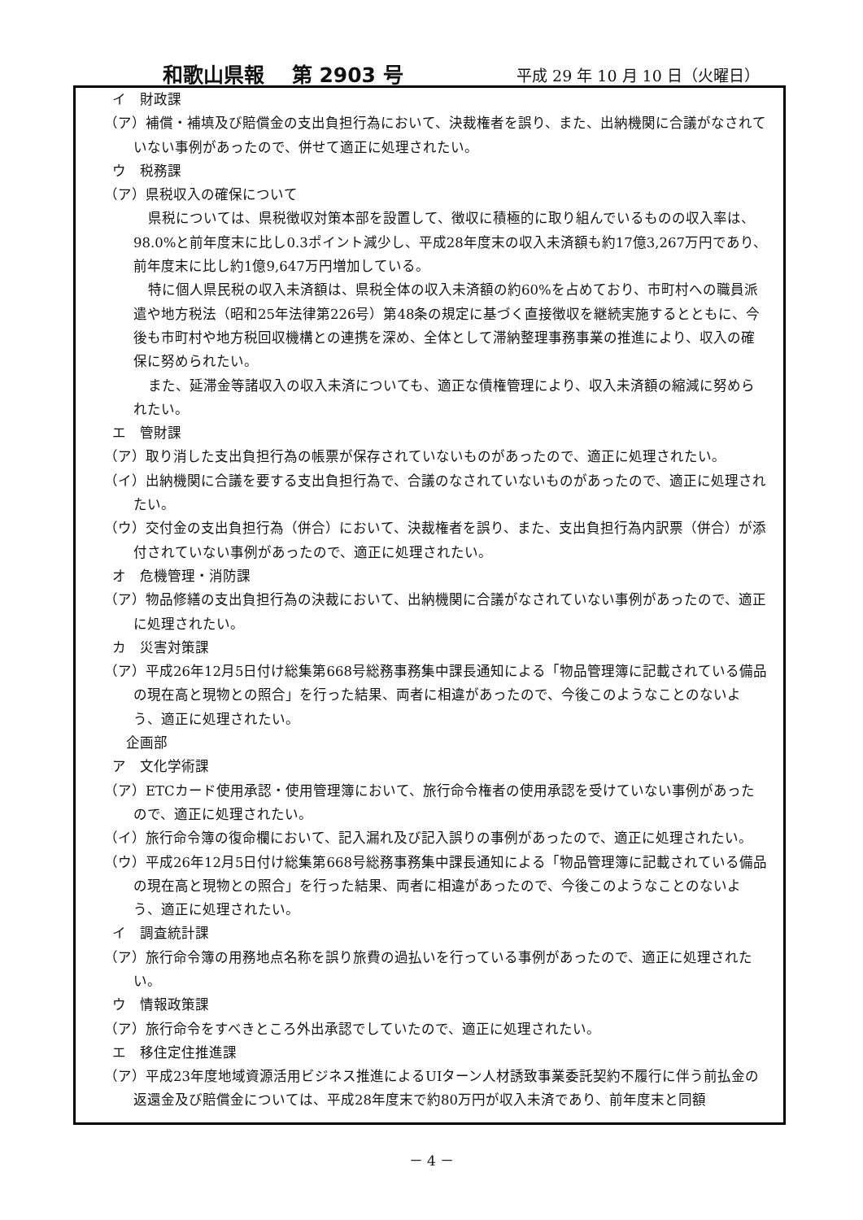和歌山県報　 第 2903 号 平成 29 年 10 月 10 日（火曜日）
イ　財政課
（ア）補償・補填及び賠償金の支出負担行為において、決裁権者を誤り、また、出納機関に合議がなされていない事例があったので、併せて適正に処理されたい。
ウ　税務課
（ア）県税収入の確保について
県税については、県税徴収対策本部を設置して、徴収に積極的に取り組んでいるものの収入率は、98.0%と前年度末に比し0.3ポイント減少し、平成28年度末の収入未済額も約17億3,267万円であり、前年度末に比し約1億9,647万円増加している。
特に個人県民税の収入未済額は、県税全体の収入未済額の約60%を占めており、市町村への職員派遣や地方税法（昭和25年法律第226号）第48条の規定に基づく直接徴収を継続実施するとともに、今後も市町村や地方税回収機構との連携を深め、全体として滞納整理事務事業の推進により、収入の確保に努められたい。
また、延滞金等諸収入の収入未済についても、適正な債権管理により、収入未済額の縮減に努められたい。
エ　管財課
（ア）取り消した支出負担行為の帳票が保存されていないものがあったので、適正に処理されたい。
（イ）出納機関に合議を要する支出負担行為で、合議のなされていないものがあったので、適正に処理されたい。
（ウ）交付金の支出負担行為（併合）において、決裁権者を誤り、また、支出負担行為内訳票（併合）が添付されていない事例があったので、適正に処理されたい。
オ　危機管理・消防課
（ア）物品修繕の支出負担行為の決裁において、出納機関に合議がなされていない事例があったので、適正に処理されたい。
カ　災害対策課
（ア）平成26年12月5日付け総集第668号総務事務集中課長通知による「物品管理簿に記載されている備品の現在高と現物との照合」を行った結果、両者に相違があったので、今後このようなことのないよう、適正に処理されたい。
　企画部
ア　文化学術課
（ア）ETCカード使用承認・使用管理簿において、旅行命令権者の使用承認を受けていない事例があったので、適正に処理されたい。
（イ）旅行命令簿の復命欄において、記入漏れ及び記入誤りの事例があったので、適正に処理されたい。
（ウ）平成26年12月5日付け総集第668号総務事務集中課長通知による「物品管理簿に記載されている備品の現在高と現物との照合」を行った結果、両者に相違があったので、今後このようなことのないよう、適正に処理されたい。
イ　調査統計課
（ア）旅行命令簿の用務地点名称を誤り旅費の過払いを行っている事例があったので、適正に処理されたい。
ウ　情報政策課
（ア）旅行命令をすべきところ外出承認でしていたので、適正に処理されたい。
エ　移住定住推進課
（ア）平成23年度地域資源活用ビジネス推進によるUIターン人材誘致事業委託契約不履行に伴う前払金の返還金及び賠償金については、平成28年度末で約80万円が収入未済であり、前年度末と同額
－ 4 －